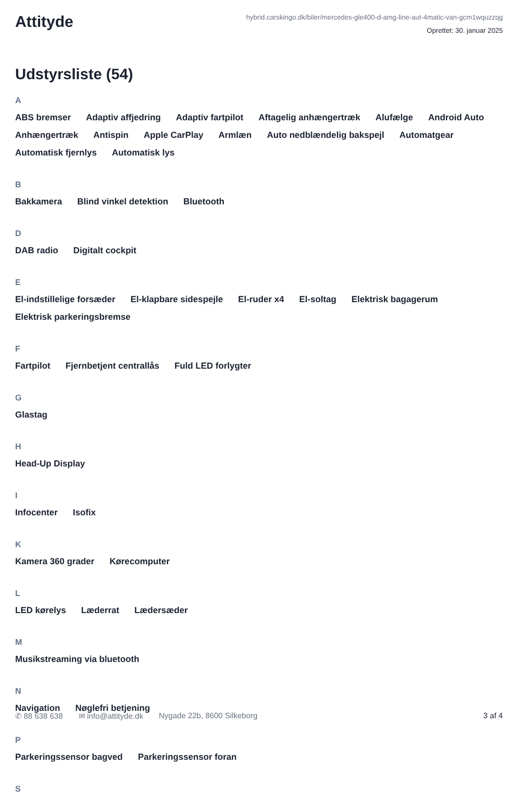Attityde
hybrid.carskingo.dk/biler/mercedes-gle400-d-amg-line-aut-4matic-van-gcm1wquzzqg
Oprettet: 30. januar 2025
Udstyrsliste (54)
A
ABS bremser Adaptiv affjedring Adaptiv fartpilot Aftagelig anhængertræk Alufælge Android Auto Anhængertræk Antispin Apple CarPlay Armlæn Auto nedblændelig bakspejl Automatgear Automatisk fjernlys Automatisk lys
B
Bakkamera Blind vinkel detektion Bluetooth
D
DAB radio Digitalt cockpit
E
El-indstillelige forsæder El-klapbare sidespejle El-ruder x4 El-soltag Elektrisk bagagerum Elektrisk parkeringsbremse
F
Fartpilot Fjernbetjent centrallås Fuld LED forlygter
G
Glastag
H
Head-Up Display
I
Infocenter Isofix
K
Kamera 360 grader Kørecomputer
L
LED kørelys Læderrat Lædersæder
M
Musikstreaming via bluetooth
N
Navigation Nøglefri betjening
P
Parkeringssensor bagved Parkeringssensor foran
S
✆ 88 638 638 ✉ info@attityde.dk Nygade 22b, 8600 Silkeborg 3 af 4